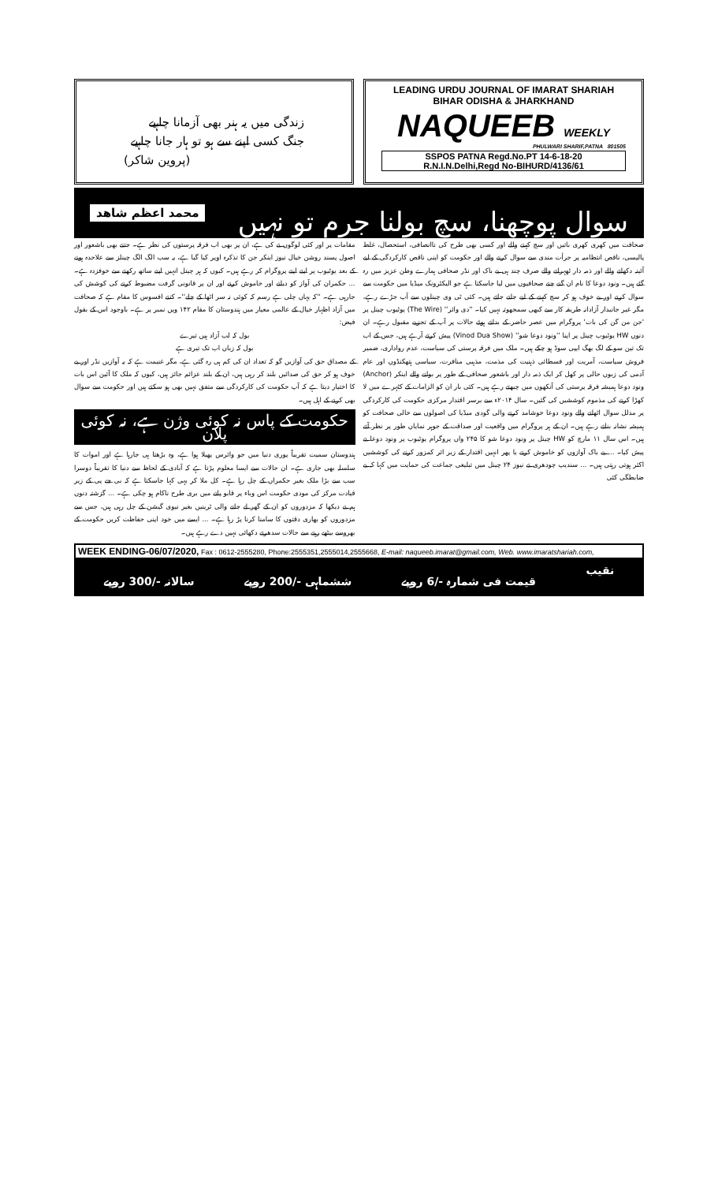زندگی میں یہ ہنر بھی آزمانا چاہیے
جنگ کسی اپنے سے ہو تو ہار جانا چاہیے
(پروین شاکر)
LEADING URDU JOURNAL OF IMARAT SHARIAH
BIHAR ODISHA & JHARKHAND
NAQUEEB WEEKLY
PHULWARI SHARIF,PATNA 801505
SSPOS PATNA Regd.No.PT 14-6-18-20
R.N.I.N.Delhi,Regd No-BIHURD/4136/61
سوال پوچھنا، سچ بولنا جرم تو نہیں
محمد اعظم شاھد
صحافت میں کھری کھری باتیں اور سچ کہنے والے اور کسی بھی طرح کی ناانصافی، استحصال، غلط پالیسی، ناقص انتظامیہ پر جرأت مندی سے سوال کرنے والے اور حکومت کو اپنی ناقص کارکردگی کے لیے آئینہ دکھانے والے اور ذمہ دار ٹھہرانے والے صرف چند ہی بے باک اور نڈر صحافی ہمارے وطن عزیز میں رہ گئے ہیں۔ ونود دوعا کا نام ان گنے چنے صحافیوں میں لیا جاسکتا ہے جو الیکٹرونک میڈیا میں حکومت سے سوال کرنے اور بے خوف ہو کر سچ کہنے کے لیے جانے جاتے ہیں۔ کئی ٹی وی چینلوں سے آپ جڑے رہے، مگر غیر جانبدار آزادانہ طریقہ کار سے کبھی سمجھوتہ نہیں کیا۔ ''دی وائر'' (The Wire) یوٹیوب چینل پر 'جن من گن کی بات' پروگرام میں عصر حاضر کے بدلتے ہوئے حالات پر آپ کے تجزیے مقبول رہے۔ ان دنوں HW یوٹیوب چینل پر اپنا ''ونود دوعا شو'' (Vinod Dua Show) پیش کرتے آرہے ہیں، جس کے اب تک تین سو کے لگ بھگ ایپی سوڈ ہو چکے ہیں۔ ملک میں فرقہ پرستی کی سیاست، عدم رواداری، ضمیر فروش سیاست، آمریت اور فسطائی ذہنیت کی مذمت، مذہبی منافرت، سیاسی ہتھکنڈوں اور عام آدمی کی زبوں حالی پر کھل کر ایک ذمہ دار اور باشعور صحافی کے طور پر بولنے والے اینکر (Anchor) ونود دوعا ہمیشہ فرقہ پرستی کی آنکھوں میں چبھتے رہے ہیں۔ کئی بار ان کو الزامات کے کٹہرے میں لا کھڑا کرنے کی مذموم کوششیں کی گئیں۔ سال ۲۰۱۴ء سے برسر اقتدار مرکزی حکومت کی کارکردگی پر مدلل سوال اٹھانے والے ونود دوعا خوشامد کرنے والی گودی میڈیا کی اصولوں سے خالی صحافت کو ہمیشہ نشانہ بناتے رہے ہیں۔ ان کے ہر پروگرام میں واقعیت اور صداقت کے جوہر نمایاں طور پر نظر آتے ہیں۔ اس سال ۱۱ مارچ کو HW چینل پر ونود دوعا شو کا ۲۴۵ واں پروگرام یوٹیوب پر ونود دوعا نے پیش کیا۔ ... بے باک آوازوں کو خاموش کرنے یا پھر انہیں اقتدار کے زیر اثر کمزور کرنے کی کوششیں اکثر ہوتی رہتی ہیں۔ ... سندیپ چودھری نے نیوز ۲۴ چینل میں تبلیغی جماعت کی حمایت میں کہا کہ بے ضابطگی کئی
مقامات پر اور کئی لوگوں نے کی ہے، ان پر بھی اب فرقہ پرستوں کی نظر ہے۔ جتنے بھی باشعور اور اصول پسند روشن خیال نیوز اینکر جن کا تذکرہ اوپر کیا گیا ہے، یہ سب الگ الگ چینلز سے علاحدہ ہونے کے بعد یوٹیوب پر اپنے اپنے پروگرام کر رہے ہیں۔ کیوں کہ ہر چینل انہیں اپنے ساتھ رکھنے سے خوفزدہ ہے۔ ... حکمران کی آواز کو دبانے اور خاموش کرنے اور ان پر قانونی گرفت مضبوط کرنے کی کوشش کی جارہی ہے۔ ''کہ یہاں چلی ہے رسم کہ کوئی نہ سر اٹھا کے چلے''۔ کتنے افسوس کا مقام ہے کہ صحافت میں آزاد اظہار خیال کے عالمی معیار میں ہندوستان کا مقام ۱۴۲ ویں نمبر پر ہے۔ باوجود اس کے بقول فیض:
بول کہ لب آزاد ہیں تیرے
بول کہ زباں اب تک تیری ہےکے مصداق حق کی آوازیں گو کہ تعداد ان کی کم ہی رہ گئی ہے، مگر غنیمت ہے کہ یہ آوازیں نڈر اور بے خوف ہو کر حق کی صدائیں بلند کر رہی ہیں، ان کے بلند عزائم جائز ہیں، کیوں کہ ملک کا آئین اس بات کا اختیار دیتا ہے کہ آپ حکومت کی کارکردگی سے متفق نہیں بھی ہو سکتے ہیں اور حکومت سے سوال بھی کرنے کے اہل ہیں۔
حکومت کے پاس نہ کوئی وژن ہے، نہ کوئی پلان
ہندوستان سمیت تقریباً پوری دنیا میں جو وائرس پھیلا ہوا ہے، وہ بڑھتا ہی جارہا ہے اور اموات کا سلسلہ بھی جاری ہے۔ ان حالات سے ایسا معلوم پڑتا ہے کہ آبادی کے لحاظ سے دنیا کا تقریباً دوسرا سب سے بڑا ملک بغیر حکمراں کے چل رہا ہے۔ کل ملا کر یہی کہا جاسکتا ہے کہ بی جے پی کے زیر قیادت مرکز کی مودی حکومت اس وباء پر قابو پانے میں بری طرح ناکام ہو چکی ہے۔ ... گزشتہ دنوں ہم نے دیکھا کہ مزدوروں کو ان کے گھر لے جانے والی ٹرینیں بغیر نیوی گیشن کے چل رہی ہیں، جس سے مزدوروں کو بھاری دقتوں کا سامنا کرنا پڑ رہا ہے۔ ... ایسے میں خود اپنی حفاظت کریں حکومت کے بھروسے بیٹھے رہنے سے حالات سدھرتے دکھائی نہیں دے رہے ہیں۔
WEEK ENDING-06/07/2020, Fax : 0612-2555280, Phone:2555351,2555014,2555668, E-mail: naqueeb.imarat@gmail.com, Web. www.imaratshariah.com,
نقیب قیمت فی شمارہ -/6 روپے ششماہی -/200 روپے سالانہ -/300 روپے